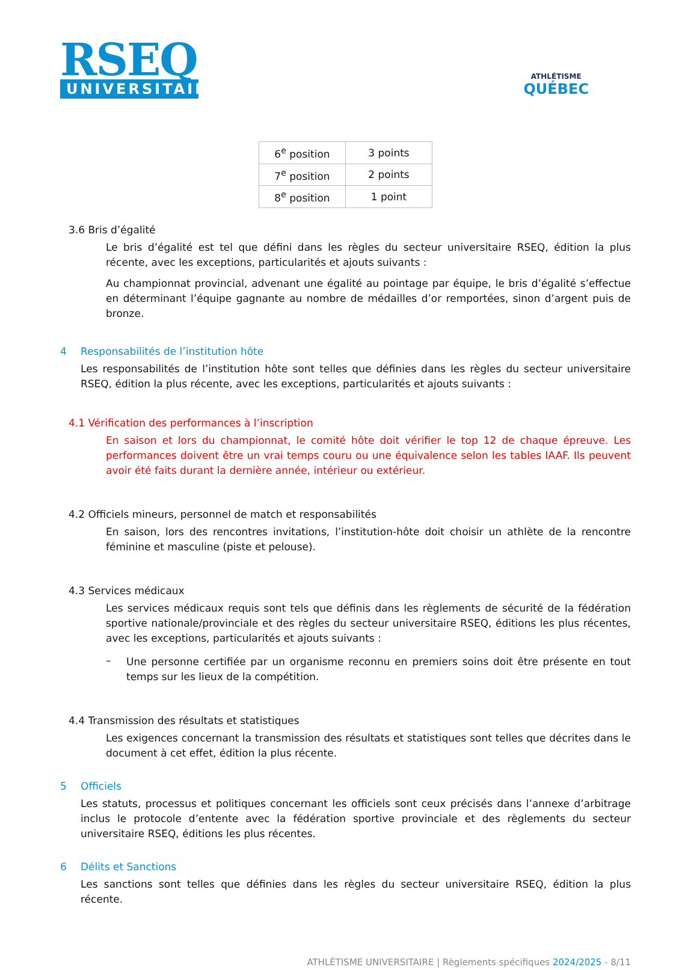RSEQ
UNIVERSITAIRE
ATHLÉTISME
QUÉBEC
| 6<sup>e</sup> position | 3 points |
| 7<sup>e</sup> position | 2 points |
| 8<sup>e</sup> position | 1 point |
3.6 Bris d’égalité
Le bris d’égalité est tel que défini dans les règles du secteur universitaire RSEQ, édition la plus récente, avec les exceptions, particularités et ajouts suivants :
Au championnat provincial, advenant une égalité au pointage par équipe, le bris d’égalité s’effectue en déterminant l’équipe gagnante au nombre de médailles d’or remportées, sinon d’argent puis de bronze.
4 Responsabilités de l’institution hôte
Les responsabilités de l’institution hôte sont telles que définies dans les règles du secteur universitaire RSEQ, édition la plus récente, avec les exceptions, particularités et ajouts suivants :
4.1 Vérification des performances à l’inscription
En saison et lors du championnat, le comité hôte doit vérifier le top 12 de chaque épreuve. Les performances doivent être un vrai temps couru ou une équivalence selon les tables IAAF. Ils peuvent avoir été faits durant la dernière année, intérieur ou extérieur.
4.2 Officiels mineurs, personnel de match et responsabilités
En saison, lors des rencontres invitations, l’institution-hôte doit choisir un athlète de la rencontre féminine et masculine (piste et pelouse).
4.3 Services médicaux
Les services médicaux requis sont tels que définis dans les règlements de sécurité de la fédération sportive nationale/provinciale et des règles du secteur universitaire RSEQ, éditions les plus récentes, avec les exceptions, particularités et ajouts suivants :
–
Une personne certifiée par un organisme reconnu en premiers soins doit être présente en tout temps sur les lieux de la compétition.
4.4 Transmission des résultats et statistiques
Les exigences concernant la transmission des résultats et statistiques sont telles que décrites dans le document à cet effet, édition la plus récente.
5 Officiels
Les statuts, processus et politiques concernant les officiels sont ceux précisés dans l’annexe d’arbitrage inclus le protocole d’entente avec la fédération sportive provinciale et des règlements du secteur universitaire RSEQ, éditions les plus récentes.
6 Délits et Sanctions
Les sanctions sont telles que définies dans les règles du secteur universitaire RSEQ, édition la plus récente.
ATHLÉTISME UNIVERSITAIRE | Règlements spécifiques 2024/2025 - 8/11